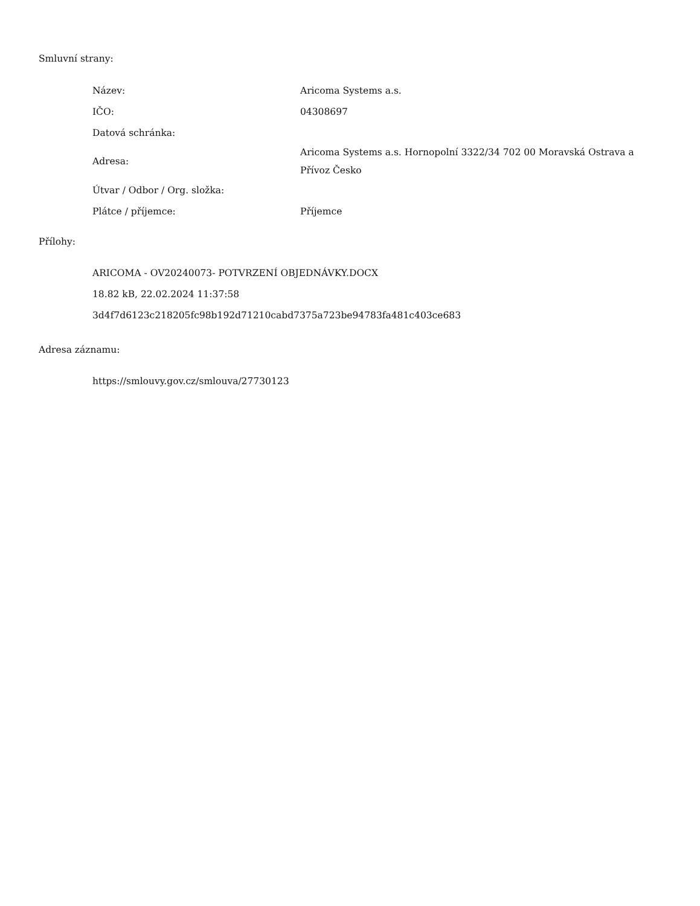Smluvní strany:
| Název: | Aricoma Systems a.s. |
| IČO: | 04308697 |
| Datová schránka: | |
| Adresa: | Aricoma Systems a.s. Hornopolní 3322/34 702 00 Moravská Ostrava a Přívoz Česko |
| Útvar / Odbor / Org. složka: | |
| Plátce / příjemce: | Příjemce |
Přílohy:
ARICOMA - OV20240073- POTVRZENÍ OBJEDNÁVKY.DOCX
18.82 kB, 22.02.2024 11:37:58
3d4f7d6123c218205fc98b192d71210cabd7375a723be94783fa481c403ce683
Adresa záznamu:
https://smlouvy.gov.cz/smlouva/27730123